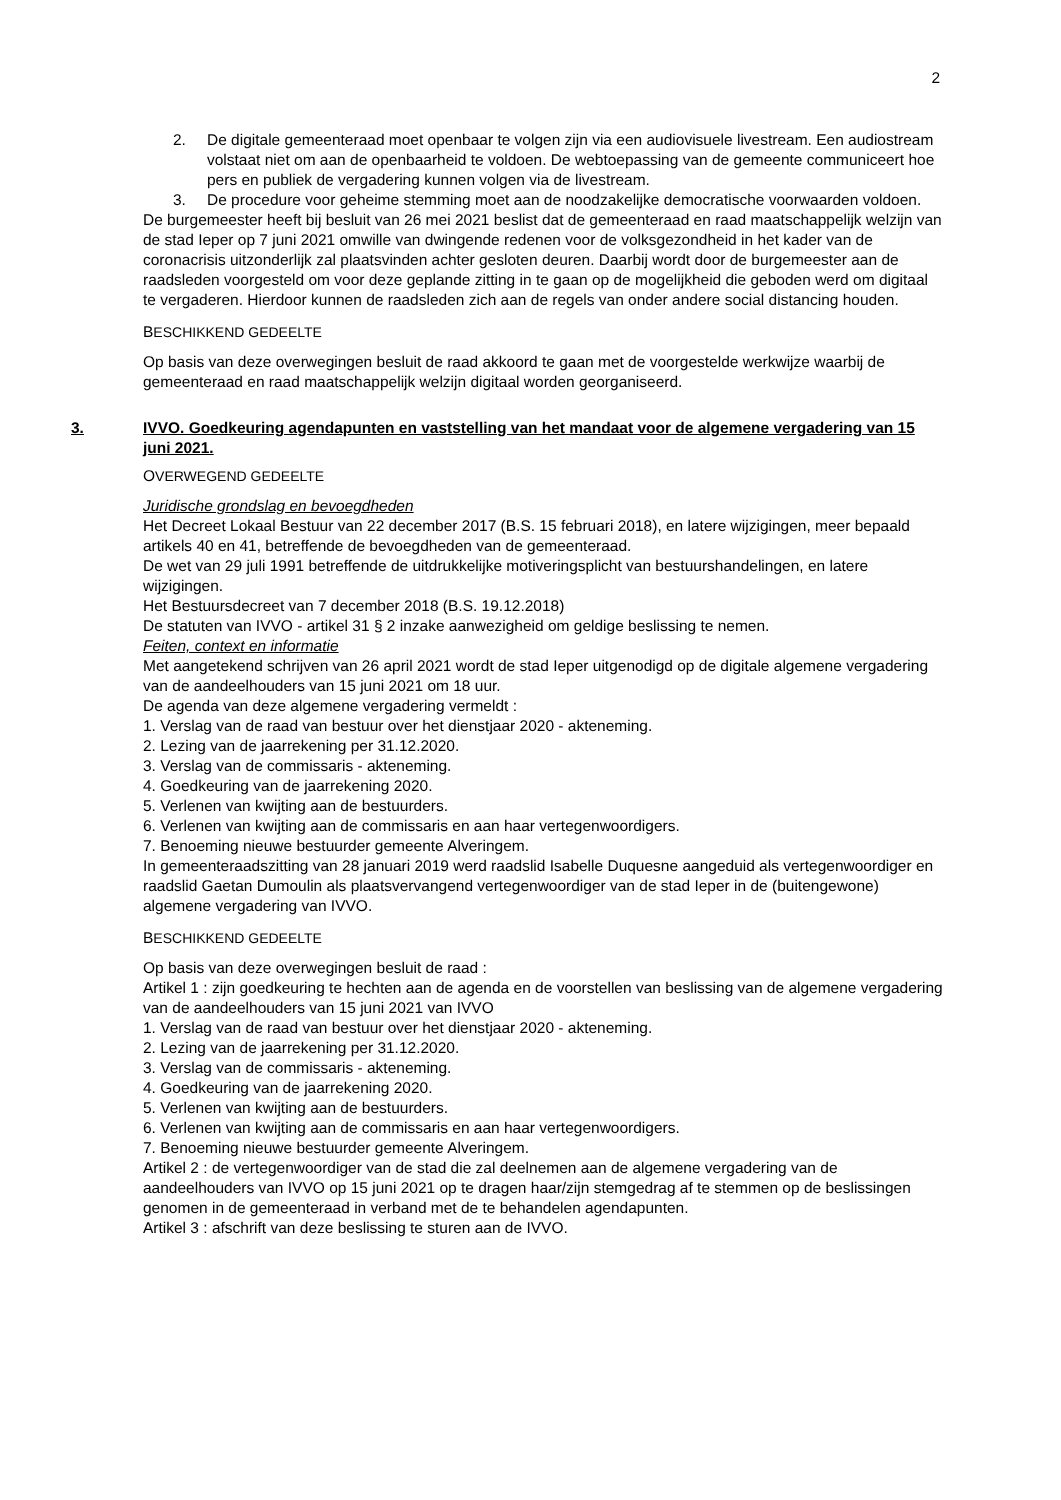2
2. De digitale gemeenteraad moet openbaar te volgen zijn via een audiovisuele livestream. Een audiostream volstaat niet om aan de openbaarheid te voldoen. De webtoepassing van de gemeente communiceert hoe pers en publiek de vergadering kunnen volgen via de livestream.
3. De procedure voor geheime stemming moet aan de noodzakelijke democratische voorwaarden voldoen.
De burgemeester heeft bij besluit van 26 mei 2021 beslist dat de gemeenteraad en raad maatschappelijk welzijn van de stad Ieper op 7 juni 2021 omwille van dwingende redenen voor de volksgezondheid in het kader van de coronacrisis uitzonderlijk zal plaatsvinden achter gesloten deuren. Daarbij wordt door de burgemeester aan de raadsleden voorgesteld om voor deze geplande zitting in te gaan op de mogelijkheid die geboden werd om digitaal te vergaderen. Hierdoor kunnen de raadsleden zich aan de regels van onder andere social distancing houden.
BESCHIKKEND GEDEELTE
Op basis van deze overwegingen besluit de raad akkoord te gaan met de voorgestelde werkwijze waarbij de gemeenteraad en raad maatschappelijk welzijn digitaal worden georganiseerd.
3. IVVO. Goedkeuring agendapunten en vaststelling van het mandaat voor de algemene vergadering van 15 juni 2021.
OVERWEGEND GEDEELTE
Juridische grondslag en bevoegdheden
Het Decreet Lokaal Bestuur van 22 december 2017 (B.S. 15 februari 2018), en latere wijzigingen, meer bepaald artikels 40 en 41, betreffende de bevoegdheden van de gemeenteraad.
De wet van 29 juli 1991 betreffende de uitdrukkelijke motiveringsplicht van bestuurshandelingen, en latere wijzigingen.
Het Bestuursdecreet van 7 december 2018 (B.S. 19.12.2018)
De statuten van IVVO - artikel 31 § 2 inzake aanwezigheid om geldige beslissing te nemen.
Feiten, context en informatie
Met aangetekend schrijven van 26 april 2021 wordt de stad Ieper uitgenodigd op de digitale algemene vergadering van de aandeelhouders van 15 juni 2021 om 18 uur.
De agenda van deze algemene vergadering vermeldt :
1. Verslag van de raad van bestuur over het dienstjaar 2020 - akteneming.
2. Lezing van de jaarrekening per 31.12.2020.
3. Verslag van de commissaris - akteneming.
4. Goedkeuring van de jaarrekening 2020.
5. Verlenen van kwijting aan de bestuurders.
6. Verlenen van kwijting aan de commissaris en aan haar vertegenwoordigers.
7. Benoeming nieuwe bestuurder gemeente Alveringem.
In gemeenteraadszitting van 28 januari 2019 werd raadslid Isabelle Duquesne aangeduid als vertegenwoordiger en raadslid Gaetan Dumoulin als plaatsvervangend vertegenwoordiger van de stad Ieper in de (buitengewone) algemene vergadering van IVVO.
BESCHIKKEND GEDEELTE
Op basis van deze overwegingen besluit de raad :
Artikel 1 : zijn goedkeuring te hechten aan de agenda en de voorstellen van beslissing van de algemene vergadering van de aandeelhouders van 15 juni 2021 van IVVO
1. Verslag van de raad van bestuur over het dienstjaar 2020 - akteneming.
2. Lezing van de jaarrekening per 31.12.2020.
3. Verslag van de commissaris - akteneming.
4. Goedkeuring van de jaarrekening 2020.
5. Verlenen van kwijting aan de bestuurders.
6. Verlenen van kwijting aan de commissaris en aan haar vertegenwoordigers.
7. Benoeming nieuwe bestuurder gemeente Alveringem.
Artikel 2 : de vertegenwoordiger van de stad die zal deelnemen aan de algemene vergadering van de aandeelhouders van IVVO op 15 juni 2021 op te dragen haar/zijn stemgedrag af te stemmen op de beslissingen genomen in de gemeenteraad in verband met de te behandelen agendapunten.
Artikel 3 : afschrift van deze beslissing te sturen aan de IVVO.